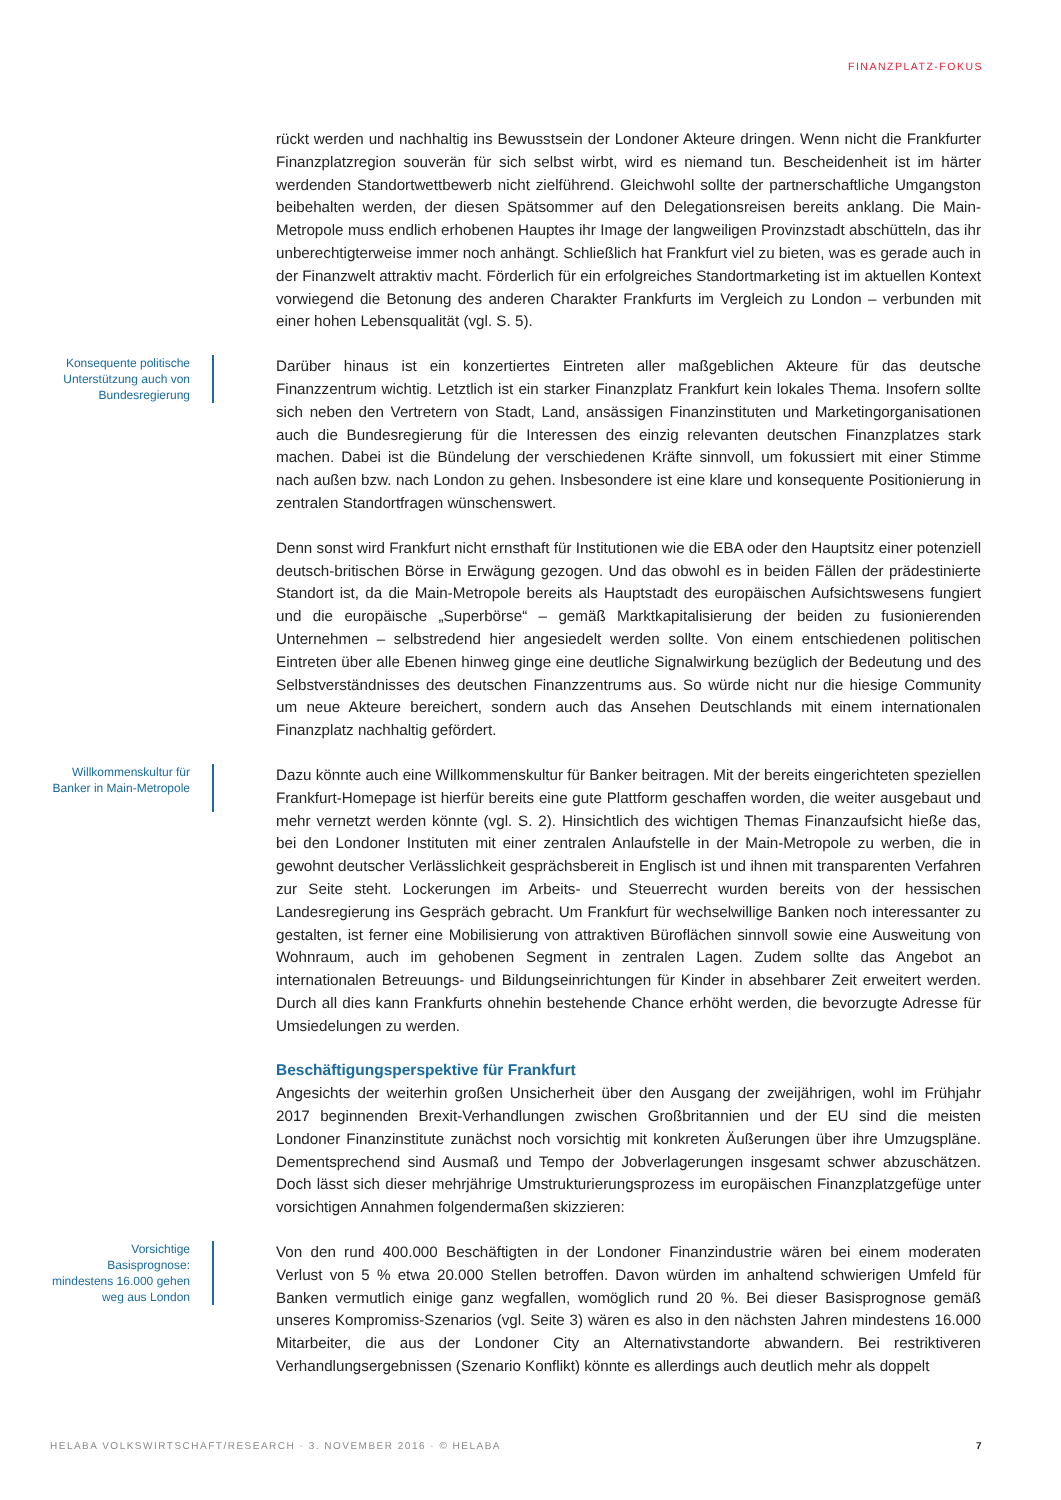FINANZPLATZ-FOKUS
rückt werden und nachhaltig ins Bewusstsein der Londoner Akteure dringen. Wenn nicht die Frankfurter Finanzplatzregion souverän für sich selbst wirbt, wird es niemand tun. Bescheidenheit ist im härter werdenden Standortwettbewerb nicht zielführend. Gleichwohl sollte der partnerschaftliche Umgangston beibehalten werden, der diesen Spätsommer auf den Delegationsreisen bereits anklang. Die Main-Metropole muss endlich erhobenen Hauptes ihr Image der langweiligen Provinzstadt abschütteln, das ihr unberechtigterweise immer noch anhängt. Schließlich hat Frankfurt viel zu bieten, was es gerade auch in der Finanzwelt attraktiv macht. Förderlich für ein erfolgreiches Standortmarketing ist im aktuellen Kontext vorwiegend die Betonung des anderen Charakter Frankfurts im Vergleich zu London – verbunden mit einer hohen Lebensqualität (vgl. S. 5).
Konsequente politische Unterstützung auch von Bundesregierung
Darüber hinaus ist ein konzertiertes Eintreten aller maßgeblichen Akteure für das deutsche Finanzzentrum wichtig. Letztlich ist ein starker Finanzplatz Frankfurt kein lokales Thema. Insofern sollte sich neben den Vertretern von Stadt, Land, ansässigen Finanzinstituten und Marketingorganisationen auch die Bundesregierung für die Interessen des einzig relevanten deutschen Finanzplatzes stark machen. Dabei ist die Bündelung der verschiedenen Kräfte sinnvoll, um fokussiert mit einer Stimme nach außen bzw. nach London zu gehen. Insbesondere ist eine klare und konsequente Positionierung in zentralen Standortfragen wünschenswert.
Denn sonst wird Frankfurt nicht ernsthaft für Institutionen wie die EBA oder den Hauptsitz einer potenziell deutsch-britischen Börse in Erwägung gezogen. Und das obwohl es in beiden Fällen der prädestinierte Standort ist, da die Main-Metropole bereits als Hauptstadt des europäischen Aufsichtswesens fungiert und die europäische „Superbörse“ – gemäß Marktkapitalisierung der beiden zu fusionierenden Unternehmen – selbstredend hier angesiedelt werden sollte. Von einem entschiedenen politischen Eintreten über alle Ebenen hinweg ginge eine deutliche Signalwirkung bezüglich der Bedeutung und des Selbstverständnisses des deutschen Finanzzentrums aus. So würde nicht nur die hiesige Community um neue Akteure bereichert, sondern auch das Ansehen Deutschlands mit einem internationalen Finanzplatz nachhaltig gefördert.
Willkommenskultur für Banker in Main-Metropole
Dazu könnte auch eine Willkommenskultur für Banker beitragen. Mit der bereits eingerichteten speziellen Frankfurt-Homepage ist hierfür bereits eine gute Plattform geschaffen worden, die weiter ausgebaut und mehr vernetzt werden könnte (vgl. S. 2). Hinsichtlich des wichtigen Themas Finanzaufsicht hieße das, bei den Londoner Instituten mit einer zentralen Anlaufstelle in der Main-Metropole zu werben, die in gewohnt deutscher Verlässlichkeit gesprächsbereit in Englisch ist und ihnen mit transparenten Verfahren zur Seite steht. Lockerungen im Arbeits- und Steuerrecht wurden bereits von der hessischen Landesregierung ins Gespräch gebracht. Um Frankfurt für wechselwillige Banken noch interessanter zu gestalten, ist ferner eine Mobilisierung von attraktiven Büroflächen sinnvoll sowie eine Ausweitung von Wohnraum, auch im gehobenen Segment in zentralen Lagen. Zudem sollte das Angebot an internationalen Betreuungs- und Bildungseinrichtungen für Kinder in absehbarer Zeit erweitert werden. Durch all dies kann Frankfurts ohnehin bestehende Chance erhöht werden, die bevorzugte Adresse für Umsiedelungen zu werden.
Beschäftigungsperspektive für Frankfurt
Angesichts der weiterhin großen Unsicherheit über den Ausgang der zweijährigen, wohl im Frühjahr 2017 beginnenden Brexit-Verhandlungen zwischen Großbritannien und der EU sind die meisten Londoner Finanzinstitute zunächst noch vorsichtig mit konkreten Äußerungen über ihre Umzugspläne. Dementsprechend sind Ausmaß und Tempo der Jobverlagerungen insgesamt schwer abzuschätzen. Doch lässt sich dieser mehrjährige Umstrukturierungsprozess im europäischen Finanzplatzgefüge unter vorsichtigen Annahmen folgendermaßen skizzieren:
Vorsichtige Basisprognose: mindestens 16.000 gehen weg aus London
Von den rund 400.000 Beschäftigten in der Londoner Finanzindustrie wären bei einem moderaten Verlust von 5 % etwa 20.000 Stellen betroffen. Davon würden im anhaltend schwierigen Umfeld für Banken vermutlich einige ganz wegfallen, womöglich rund 20 %. Bei dieser Basisprognose gemäß unseres Kompromiss-Szenarios (vgl. Seite 3) wären es also in den nächsten Jahren mindestens 16.000 Mitarbeiter, die aus der Londoner City an Alternativstandorte abwandern. Bei restriktiveren Verhandlungsergebnissen (Szenario Konflikt) könnte es allerdings auch deutlich mehr als doppelt
HELABA VOLKSWIRTSCHAFT/RESEARCH · 3. NOVEMBER 2016 · © HELABA 7